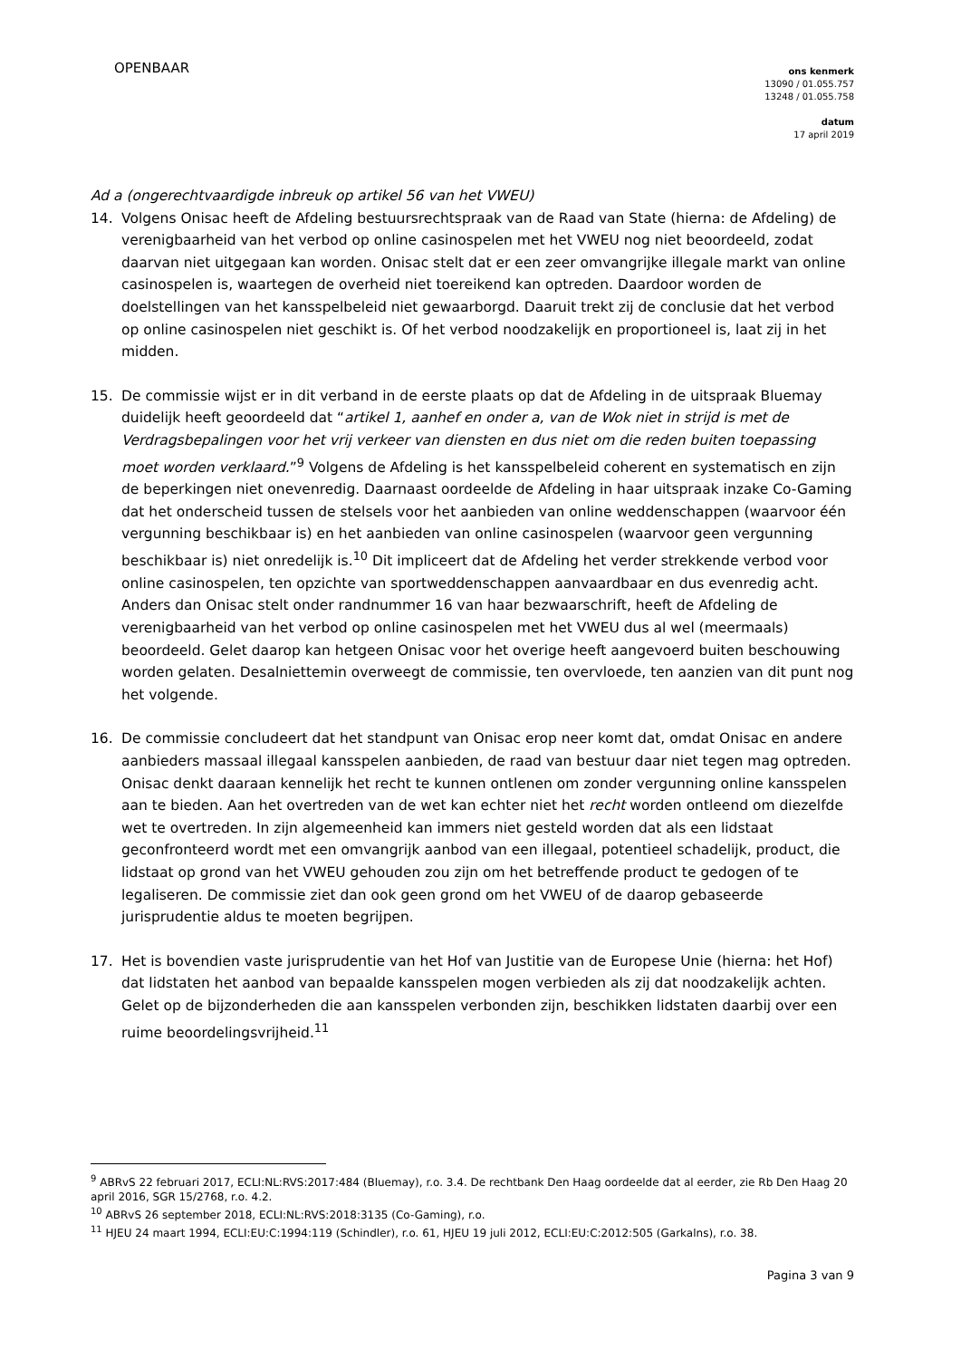OPENBAAR
ons kenmerk
13090 / 01.055.757
13248 / 01.055.758
datum
17 april 2019
Ad a (ongerechtvaardigde inbreuk op artikel 56 van het VWEU)
14. Volgens Onisac heeft de Afdeling bestuursrechtspraak van de Raad van State (hierna: de Afdeling) de verenigbaarheid van het verbod op online casinospelen met het VWEU nog niet beoordeeld, zodat daarvan niet uitgegaan kan worden. Onisac stelt dat er een zeer omvangrijke illegale markt van online casinospelen is, waartegen de overheid niet toereikend kan optreden. Daardoor worden de doelstellingen van het kansspelbeleid niet gewaarborgd. Daaruit trekt zij de conclusie dat het verbod op online casinospelen niet geschikt is. Of het verbod noodzakelijk en proportioneel is, laat zij in het midden.
15. De commissie wijst er in dit verband in de eerste plaats op dat de Afdeling in de uitspraak Bluemay duidelijk heeft geoordeeld dat “artikel 1, aanhef en onder a, van de Wok niet in strijd is met de Verdragsbepalingen voor het vrij verkeer van diensten en dus niet om die reden buiten toepassing moet worden verklaard.”<sup>9</sup> Volgens de Afdeling is het kansspelbeleid coherent en systematisch en zijn de beperkingen niet onevenredig. Daarnaast oordeelde de Afdeling in haar uitspraak inzake Co-Gaming dat het onderscheid tussen de stelsels voor het aanbieden van online weddenschappen (waarvoor één vergunning beschikbaar is) en het aanbieden van online casinospelen (waarvoor geen vergunning beschikbaar is) niet onredelijk is.<sup>10</sup> Dit impliceert dat de Afdeling het verder strekkende verbod voor online casinospelen, ten opzichte van sportweddenschappen aanvaardbaar en dus evenredig acht. Anders dan Onisac stelt onder randnummer 16 van haar bezwaarschrift, heeft de Afdeling de verenigbaarheid van het verbod op online casinospelen met het VWEU dus al wel (meermaals) beoordeeld. Gelet daarop kan hetgeen Onisac voor het overige heeft aangevoerd buiten beschouwing worden gelaten. Desalniettemin overweegt de commissie, ten overvloede, ten aanzien van dit punt nog het volgende.
16. De commissie concludeert dat het standpunt van Onisac erop neer komt dat, omdat Onisac en andere aanbieders massaal illegaal kansspelen aanbieden, de raad van bestuur daar niet tegen mag optreden. Onisac denkt daaraan kennelijk het recht te kunnen ontlenen om zonder vergunning online kansspelen aan te bieden. Aan het overtreden van de wet kan echter niet het recht worden ontleend om diezelfde wet te overtreden. In zijn algemeenheid kan immers niet gesteld worden dat als een lidstaat geconfronteerd wordt met een omvangrijk aanbod van een illegaal, potentieel schadelijk, product, die lidstaat op grond van het VWEU gehouden zou zijn om het betreffende product te gedogen of te legaliseren. De commissie ziet dan ook geen grond om het VWEU of de daarop gebaseerde jurisprudentie aldus te moeten begrijpen.
17. Het is bovendien vaste jurisprudentie van het Hof van Justitie van de Europese Unie (hierna: het Hof) dat lidstaten het aanbod van bepaalde kansspelen mogen verbieden als zij dat noodzakelijk achten. Gelet op de bijzonderheden die aan kansspelen verbonden zijn, beschikken lidstaten daarbij over een ruime beoordelingsvrijheid.<sup>11</sup>
<sup>9</sup> ABRvS 22 februari 2017, ECLI:NL:RVS:2017:484 (Bluemay), r.o. 3.4. De rechtbank Den Haag oordeelde dat al eerder, zie Rb Den Haag 20 april 2016, SGR 15/2768, r.o. 4.2.
<sup>10</sup> ABRvS 26 september 2018, ECLI:NL:RVS:2018:3135 (Co-Gaming), r.o.
<sup>11</sup> HJEU 24 maart 1994, ECLI:EU:C:1994:119 (Schindler), r.o. 61, HJEU 19 juli 2012, ECLI:EU:C:2012:505 (Garkalns), r.o. 38.
Pagina 3 van 9